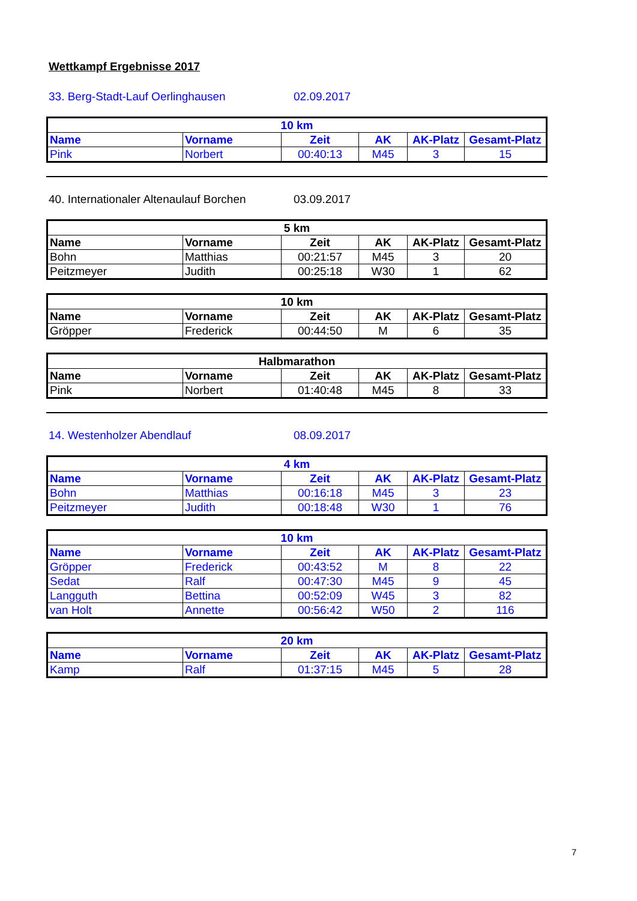Wettkampf Ergebnisse 2017
33. Berg-Stadt-Lauf Oerlinghausen 02.09.2017
| 10 km | | | | | |
| --- | --- | --- | --- | --- | --- |
| Name | Vorname | Zeit | AK | AK-Platz | Gesamt-Platz |
| Pink | Norbert | 00:40:13 | M45 | 3 | 15 |
40. Internationaler Altenaulauf Borchen 03.09.2017
| 5 km | | | | | |
| --- | --- | --- | --- | --- | --- |
| Name | Vorname | Zeit | AK | AK-Platz | Gesamt-Platz |
| Bohn | Matthias | 00:21:57 | M45 | 3 | 20 |
| Peitzmeyer | Judith | 00:25:18 | W30 | 1 | 62 |
| 10 km | | | | | |
| --- | --- | --- | --- | --- | --- |
| Name | Vorname | Zeit | AK | AK-Platz | Gesamt-Platz |
| Gröpper | Frederick | 00:44:50 | M | 6 | 35 |
| Halbmarathon | | | | | |
| --- | --- | --- | --- | --- | --- |
| Name | Vorname | Zeit | AK | AK-Platz | Gesamt-Platz |
| Pink | Norbert | 01:40:48 | M45 | 8 | 33 |
14. Westenholzer Abendlauf 08.09.2017
| 4 km | | | | | |
| --- | --- | --- | --- | --- | --- |
| Name | Vorname | Zeit | AK | AK-Platz | Gesamt-Platz |
| Bohn | Matthias | 00:16:18 | M45 | 3 | 23 |
| Peitzmeyer | Judith | 00:18:48 | W30 | 1 | 76 |
| 10 km | | | | | |
| --- | --- | --- | --- | --- | --- |
| Name | Vorname | Zeit | AK | AK-Platz | Gesamt-Platz |
| Gröpper | Frederick | 00:43:52 | M | 8 | 22 |
| Sedat | Ralf | 00:47:30 | M45 | 9 | 45 |
| Langguth | Bettina | 00:52:09 | W45 | 3 | 82 |
| van Holt | Annette | 00:56:42 | W50 | 2 | 116 |
| 20 km | | | | | |
| --- | --- | --- | --- | --- | --- |
| Name | Vorname | Zeit | AK | AK-Platz | Gesamt-Platz |
| Kamp | Ralf | 01:37:15 | M45 | 5 | 28 |
7